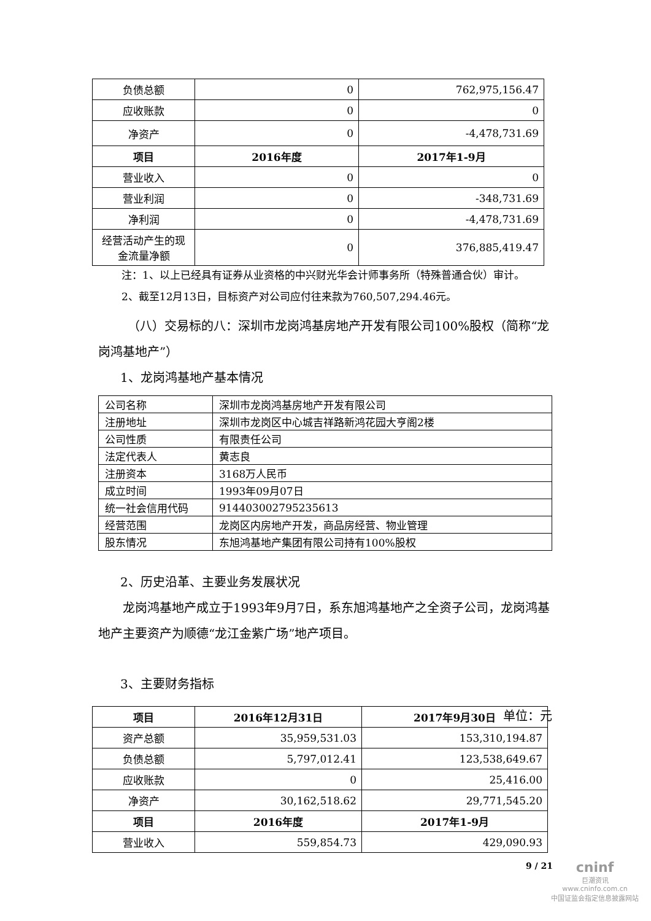| 负债总额 | 0 | 762,975,156.47 |
| 应收账款 | 0 | 0 |
| 净资产 | 0 | -4,478,731.69 |
| 项目 | 2016年度 | 2017年1-9月 |
| 营业收入 | 0 | 0 |
| 营业利润 | 0 | -348,731.69 |
| 净利润 | 0 | -4,478,731.69 |
| 经营活动产生的现金流量净额 | 0 | 376,885,419.47 |
注：1、以上已经具有证券从业资格的中兴财光华会计师事务所（特殊普通合伙）审计。
2、截至12月13日，目标资产对公司应付往来款为760,507,294.46元。
（八）交易标的八：深圳市龙岗鸿基房地产开发有限公司100%股权（简称“龙岗鸿基地产”）
1、龙岗鸿基地产基本情况
| 公司名称 | 深圳市龙岗鸿基房地产开发有限公司 |
| 注册地址 | 深圳市龙岗区中心城吉祥路新鸿花园大亨阁2楼 |
| 公司性质 | 有限责任公司 |
| 法定代表人 | 黄志良 |
| 注册资本 | 3168万人民币 |
| 成立时间 | 1993年09月07日 |
| 统一社会信用代码 | 914403002795235613 |
| 经营范围 | 龙岗区内房地产开发，商品房经营、物业管理 |
| 股东情况 | 东旭鸿基地产集团有限公司持有100%股权 |
2、历史沿革、主要业务发展状况
龙岗鸿基地产成立于1993年9月7日，系东旭鸿基地产之全资子公司，龙岗鸿基地产主要资产为顺德“龙江金紫广场”地产项目。
3、主要财务指标
单位：元
| 项目 | 2016年12月31日 | 2017年9月30日 |
| --- | --- | --- |
| 资产总额 | 35,959,531.03 | 153,310,194.87 |
| 负债总额 | 5,797,012.41 | 123,538,649.67 |
| 应收账款 | 0 | 25,416.00 |
| 净资产 | 30,162,518.62 | 29,771,545.20 |
| 项目 | 2016年度 | 2017年1-9月 |
| 营业收入 | 559,854.73 | 429,090.93 |
9 / 21
cninf
巨潮资讯
www.cninfo.com.cn
中国证监会指定信息披露网站